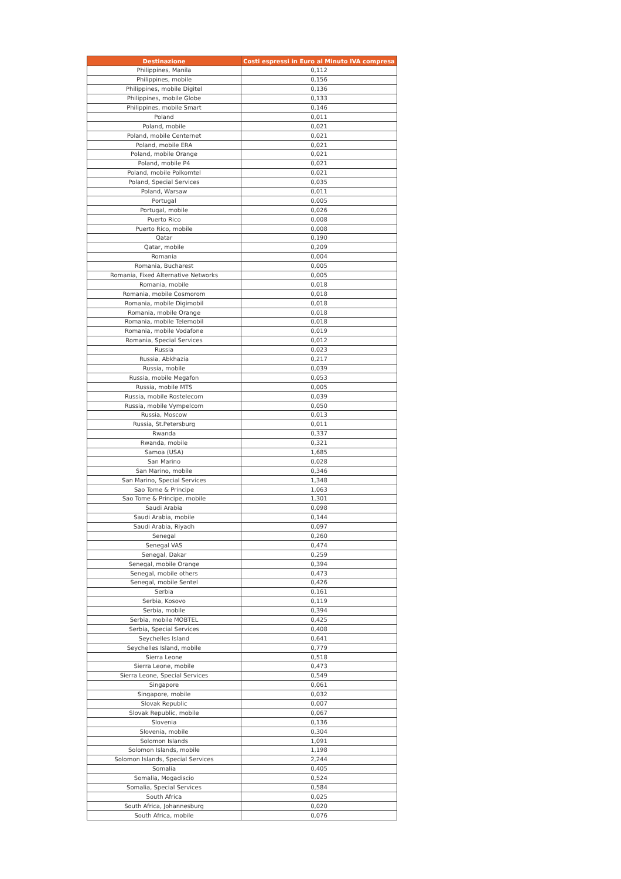| Destinazione | Costi espressi in Euro al Minuto IVA compresa |
| --- | --- |
| Philippines, Manila | 0,112 |
| Philippines, mobile | 0,156 |
| Philippines, mobile Digitel | 0,136 |
| Philippines, mobile Globe | 0,133 |
| Philippines, mobile Smart | 0,146 |
| Poland | 0,011 |
| Poland, mobile | 0,021 |
| Poland, mobile Centernet | 0,021 |
| Poland, mobile ERA | 0,021 |
| Poland, mobile Orange | 0,021 |
| Poland, mobile P4 | 0,021 |
| Poland, mobile Polkomtel | 0,021 |
| Poland, Special Services | 0,035 |
| Poland, Warsaw | 0,011 |
| Portugal | 0,005 |
| Portugal, mobile | 0,026 |
| Puerto Rico | 0,008 |
| Puerto Rico, mobile | 0,008 |
| Qatar | 0,190 |
| Qatar, mobile | 0,209 |
| Romania | 0,004 |
| Romania, Bucharest | 0,005 |
| Romania, Fixed Alternative Networks | 0,005 |
| Romania, mobile | 0,018 |
| Romania, mobile Cosmorom | 0,018 |
| Romania, mobile Digimobil | 0,018 |
| Romania, mobile Orange | 0,018 |
| Romania, mobile Telemobil | 0,018 |
| Romania, mobile Vodafone | 0,019 |
| Romania, Special Services | 0,012 |
| Russia | 0,023 |
| Russia, Abkhazia | 0,217 |
| Russia, mobile | 0,039 |
| Russia, mobile Megafon | 0,053 |
| Russia, mobile MTS | 0,005 |
| Russia, mobile Rostelecom | 0,039 |
| Russia, mobile Vympelcom | 0,050 |
| Russia, Moscow | 0,013 |
| Russia, St.Petersburg | 0,011 |
| Rwanda | 0,337 |
| Rwanda, mobile | 0,321 |
| Samoa (USA) | 1,685 |
| San Marino | 0,028 |
| San Marino, mobile | 0,346 |
| San Marino, Special Services | 1,348 |
| Sao Tome & Principe | 1,063 |
| Sao Tome & Principe, mobile | 1,301 |
| Saudi Arabia | 0,098 |
| Saudi Arabia, mobile | 0,144 |
| Saudi Arabia, Riyadh | 0,097 |
| Senegal | 0,260 |
| Senegal VAS | 0,474 |
| Senegal, Dakar | 0,259 |
| Senegal, mobile Orange | 0,394 |
| Senegal, mobile others | 0,473 |
| Senegal, mobile Sentel | 0,426 |
| Serbia | 0,161 |
| Serbia, Kosovo | 0,119 |
| Serbia, mobile | 0,394 |
| Serbia, mobile MOBTEL | 0,425 |
| Serbia, Special Services | 0,408 |
| Seychelles Island | 0,641 |
| Seychelles Island, mobile | 0,779 |
| Sierra Leone | 0,518 |
| Sierra Leone, mobile | 0,473 |
| Sierra Leone, Special Services | 0,549 |
| Singapore | 0,061 |
| Singapore, mobile | 0,032 |
| Slovak Republic | 0,007 |
| Slovak Republic, mobile | 0,067 |
| Slovenia | 0,136 |
| Slovenia, mobile | 0,304 |
| Solomon Islands | 1,091 |
| Solomon Islands, mobile | 1,198 |
| Solomon Islands, Special Services | 2,244 |
| Somalia | 0,405 |
| Somalia, Mogadiscio | 0,524 |
| Somalia, Special Services | 0,584 |
| South Africa | 0,025 |
| South Africa, Johannesburg | 0,020 |
| South Africa, mobile | 0,076 |